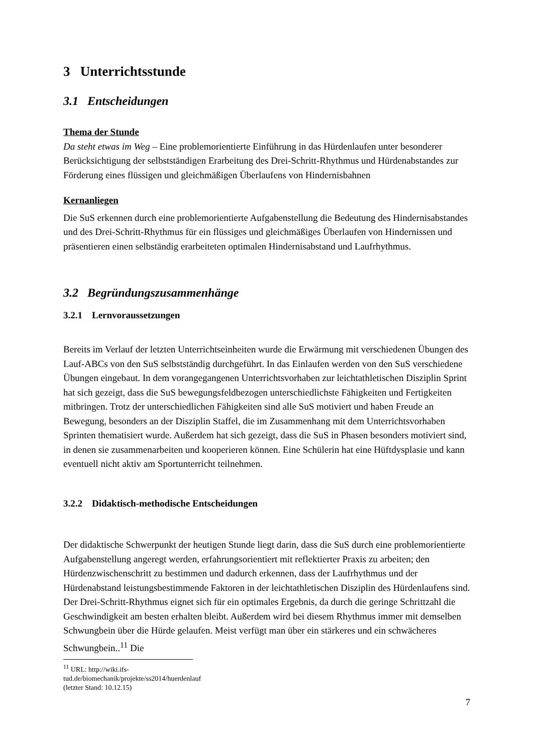3 Unterrichtsstunde
3.1 Entscheidungen
Thema der Stunde
Da steht etwas im Weg – Eine problemorientierte Einführung in das Hürdenlaufen unter besonderer Berücksichtigung der selbstständigen Erarbeitung des Drei-Schritt-Rhythmus und Hürdenabstandes zur Förderung eines flüssigen und gleichmäßigen Überlaufens von Hindernisbahnen
Kernanliegen
Die SuS erkennen durch eine problemorientierte Aufgabenstellung die Bedeutung des Hindernisabstandes und des Drei-Schritt-Rhythmus für ein flüssiges und gleichmäßiges Überlaufen von Hindernissen und präsentieren einen selbständig erarbeiteten optimalen Hindernisabstand und Laufrhythmus.
3.2 Begründungszusammenhänge
3.2.1 Lernvoraussetzungen
Bereits im Verlauf der letzten Unterrichtseinheiten wurde die Erwärmung mit verschiedenen Übungen des Lauf-ABCs von den SuS selbstständig durchgeführt. In das Einlaufen werden von den SuS verschiedene Übungen eingebaut. In dem vorangegangenen Unterrichtsvorhaben zur leichtathletischen Disziplin Sprint hat sich gezeigt, dass die SuS bewegungsfeldbezogen unterschiedlichste Fähigkeiten und Fertigkeiten mitbringen. Trotz der unterschiedlichen Fähigkeiten sind alle SuS motiviert und haben Freude an Bewegung, besonders an der Disziplin Staffel, die im Zusammenhang mit dem Unterrichtsvorhaben Sprinten thematisiert wurde. Außerdem hat sich gezeigt, dass die SuS in Phasen besonders motiviert sind, in denen sie zusammenarbeiten und kooperieren können. Eine Schülerin hat eine Hüftdysplasie und kann eventuell nicht aktiv am Sportunterricht teilnehmen.
3.2.2 Didaktisch-methodische Entscheidungen
Der didaktische Schwerpunkt der heutigen Stunde liegt darin, dass die SuS durch eine problemorientierte Aufgabenstellung angeregt werden, erfahrungsorientiert mit reflektierter Praxis zu arbeiten; den Hürdenzwischenschritt zu bestimmen und dadurch erkennen, dass der Laufrhythmus und der Hürdenabstand leistungsbestimmende Faktoren in der leichtathletischen Disziplin des Hürdenlaufens sind. Der Drei-Schritt-Rhythmus eignet sich für ein optimales Ergebnis, da durch die geringe Schrittzahl die Geschwindigkeit am besten erhalten bleibt. Außerdem wird bei diesem Rhythmus immer mit demselben Schwungbein über die Hürde gelaufen. Meist verfügt man über ein stärkeres und ein schwächeres Schwungbein..<sup>11</sup> Die
<sup>11</sup> URL: http://wiki.ifs-tud.de/biomechanik/projekte/ss2014/huerdenlauf (letzter Stand: 10.12.15)
7